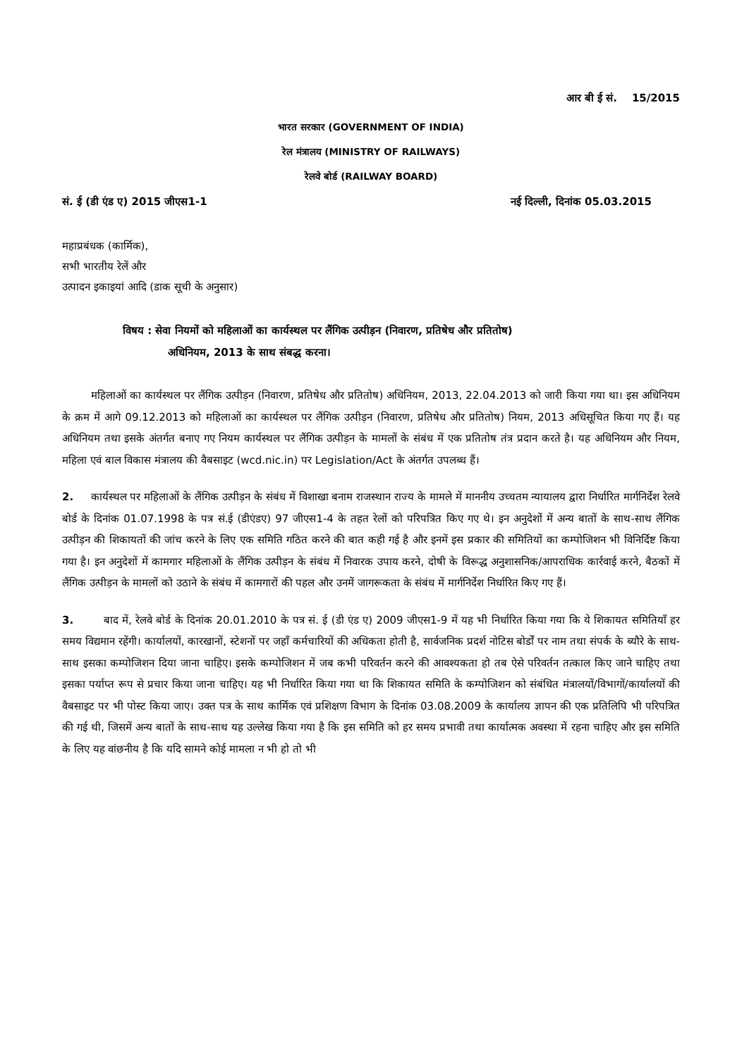आर बी ई सं. 15/2015
भारत सरकार (GOVERNMENT OF INDIA)
रेल मंत्रालय (MINISTRY OF RAILWAYS)
रेलवे बोर्ड (RAILWAY BOARD)
सं. ई (डी एंड ए) 2015 जीएस1-1 नई दिल्ली, दिनांक 05.03.2015
महाप्रबंधक (कार्मिक),
सभी भारतीय रेलें और
उत्पादन इकाइयां आदि (डाक सूची के अनुसार)
विषय : सेवा नियमों को महिलाओं का कार्यस्थल पर लैंगिक उत्पीड़न (निवारण, प्रतिषेध और प्रतितोष)
अधिनियम, 2013 के साथ संबद्ध करना।
महिलाओं का कार्यस्थल पर लैंगिक उत्पीड़न (निवारण, प्रतिषेध और प्रतितोष) अधिनियम, 2013, 22.04.2013 को जारी किया गया था। इस अधिनियम के क्रम में आगे 09.12.2013 को महिलाओं का कार्यस्थल पर लैंगिक उत्पीड़न (निवारण, प्रतिषेध और प्रतितोष) नियम, 2013 अधिसूचित किया गए हैं। यह अधिनियम तथा इसके अंतर्गत बनाए गए नियम कार्यस्थल पर लैंगिक उत्पीड़न के मामलों के संबंध में एक प्रतितोष तंत्र प्रदान करते है। यह अधिनियम और नियम, महिला एवं बाल विकास मंत्रालय की वैबसाइट (wcd.nic.in) पर Legislation/Act के अंतर्गत उपलब्ध हैं।
2. कार्यस्थल पर महिलाओं के लैंगिक उत्पीड़न के संबंध में विशाखा बनाम राजस्थान राज्य के मामले में माननीय उच्चतम न्यायालय द्वारा निर्धारित मार्गनिर्देश रेलवे बोर्ड के दिनांक 01.07.1998 के पत्र सं.ई (डीएंडए) 97 जीएस1-4 के तहत रेलों को परिपत्रित किए गए थे। इन अनुदेशों में अन्य बातों के साथ-साथ लैंगिक उत्पीड़न की शिकायतों की जांच करने के लिए एक समिति गठित करने की बात कही गई है और इनमें इस प्रकार की समितियों का कम्पोजिशन भी विनिर्दिष्ट किया गया है। इन अनुदेशों में कामगार महिलाओं के लैंगिक उत्पीड़न के संबंध में निवारक उपाय करने, दोषी के विरूद्ध अनुशासनिक/आपराधिक कार्रवाई करने, बैठकों में लैंगिक उत्पीड़न के मामलों को उठाने के संबंध में कामगारों की पहल और उनमें जागरूकता के संबंध में मार्गनिर्देश निर्धारित किए गए हैं।
3. बाद में, रेलवे बोर्ड के दिनांक 20.01.2010 के पत्र सं. ई (डी एंड ए) 2009 जीएस1-9 में यह भी निर्धारित किया गया कि ये शिकायत समितियाँ हर समय विद्यमान रहेंगी। कार्यालयों, कारखानों, स्टेशनों पर जहाँ कर्मचारियों की अधिकता होती है, सार्वजनिक प्रदर्श नोटिस बोर्डों पर नाम तथा संपर्क के ब्यौरे के साथ-साथ इसका कम्पोजिशन दिया जाना चाहिए। इसके कम्पोजिशन में जब कभी परिवर्तन करने की आवश्यकता हो तब ऐसे परिवर्तन तत्काल किए जाने चाहिए तथा इसका पर्याप्त रूप से प्रचार किया जाना चाहिए। यह भी निर्धारित किया गया था कि शिकायत समिति के कम्पोजिशन को संबंधित मंत्रालयों/विभागों/कार्यालयों की वैबसाइट पर भी पोस्ट किया जाए। उक्त पत्र के साथ कार्मिक एवं प्रशिक्षण विभाग के दिनांक 03.08.2009 के कार्यालय ज्ञापन की एक प्रतिलिपि भी परिपत्रित की गई थी, जिसमें अन्य बातों के साथ-साथ यह उल्लेख किया गया है कि इस समिति को हर समय प्रभावी तथा कार्यात्मक अवस्था में रहना चाहिए और इस समिति के लिए यह वांछनीय है कि यदि सामने कोई मामला न भी हो तो भी